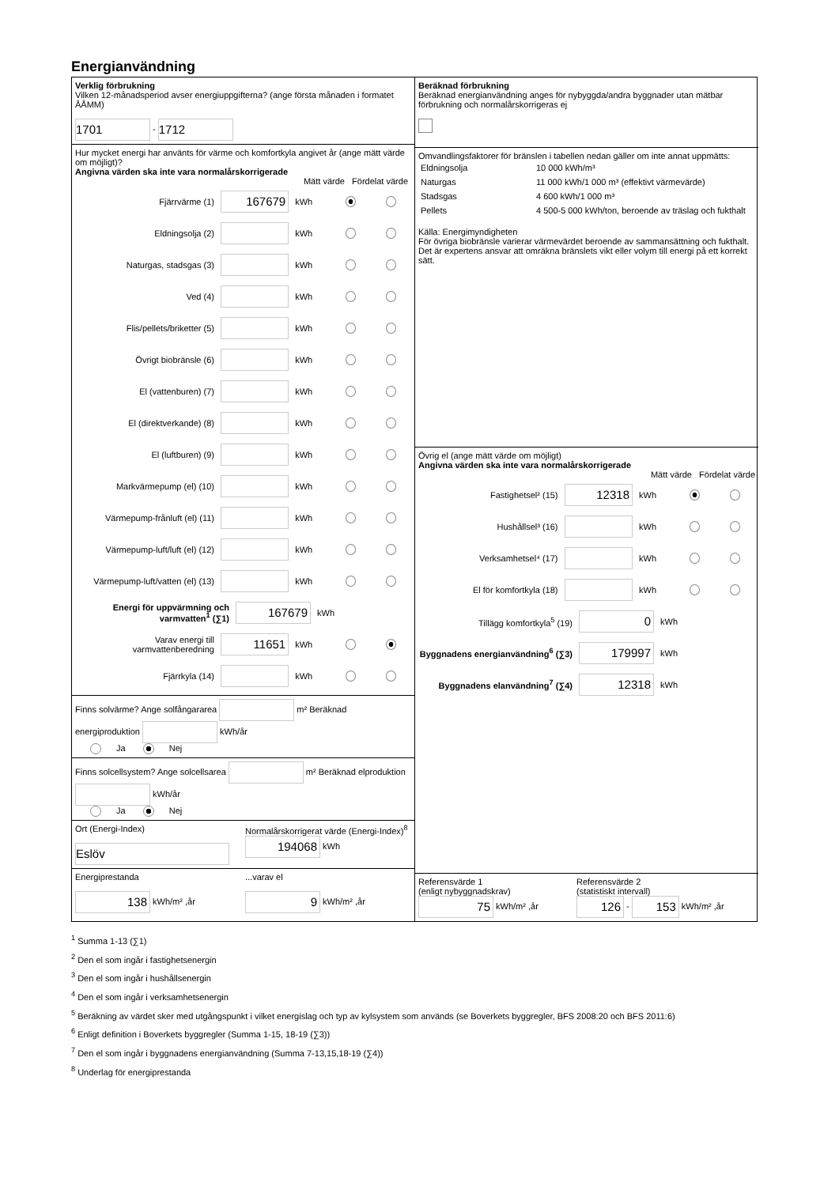Energianvändning
Verklig förbrukning
Vilken 12-månadsperiod avser energiuppgifterna? (ange första månaden i formatet ÅÅMM)
1701 - 1712
Hur mycket energi har använts för värme och komfortkyla angivet år (ange mätt värde om möjligt)?
Angivna värden ska inte vara normalårskorrigerade
Mätt värde Fördelat värde
Fjärrvärme (1) 167679 kWh
Eldningsolja (2) kWh
Naturgas, stadsgas (3) kWh
Ved (4) kWh
Flis/pellets/briketter (5) kWh
Övrigt biobränsle (6) kWh
El (vattenburen) (7) kWh
El (direktverkande) (8) kWh
El (luftburen) (9) kWh
Markvärmepump (el) (10) kWh
Värmepump-frånluft (el) (11) kWh
Värmepump-luft/luft (el) (12) kWh
Värmepump-luft/vatten (el) (13) kWh
Energi för uppvärmning och varmvatten<sup>1</sup> (∑1) 167679 kWh
Varav energi till varmvattenberedning 11651 kWh
Fjärrkyla (14) kWh
Finns solvärme? Ange solfångararea m² Beräknad energiproduktion kWh/år
Ja Nej
Finns solcellsystem? Ange solcellsarea m² Beräknad elproduktion kWh/år
Ja Nej
Ort (Energi-Index)
Eslöv
Normalårskorrigerat värde (Energi-Index)<sup>8</sup>
194068 kWh
Energiprestanda
138 kWh/m² ,år
...varav el
9 kWh/m² ,år
Beräknad förbrukning
Beräknad energianvändning anges för nybyggda/andra byggnader utan mätbar förbrukning och normalårskorrigeras ej
Omvandlingsfaktorer för bränslen i tabellen nedan gäller om inte annat uppmätts:
| Eldningsolja | 10 000 kWh/m³ |
| Naturgas | 11 000 kWh/1 000 m³ (effektivt värmevärde) |
| Stadsgas | 4 600 kWh/1 000 m³ |
| Pellets | 4 500-5 000 kWh/ton, beroende av träslag och fukthalt |
Källa: Energimyndigheten
För övriga biobränsle varierar värmevärdet beroende av sammansättning och fukthalt. Det är expertens ansvar att omräkna bränslets vikt eller volym till energi på ett korrekt sätt.
Övrig el (ange mätt värde om möjligt)
Angivna värden ska inte vara normalårskorrigerade
Mätt värde Fördelat värde
Fastighetsel² (15) 12318 kWh
Hushållsel³ (16) kWh
Verksamhetsel⁴ (17) kWh
El för komfortkyla (18) kWh
Tillägg komfortkyla<sup>5</sup> (19) 0 kWh
Byggnadens energianvändning<sup>6</sup> (∑3) 179997 kWh
Byggnadens elanvändning<sup>7</sup> (∑4) 12318 kWh
Referensvärde 1
(enligt nybyggnadskrav)
75 kWh/m² ,år
Referensvärde 2
(statistiskt intervall)
126 - 153 kWh/m² ,år
<sup>1</sup> Summa 1-13 (∑1)
<sup>2</sup> Den el som ingår i fastighetsenergin
<sup>3</sup> Den el som ingår i hushållsenergin
<sup>4</sup> Den el som ingår i verksamhetsenergin
<sup>5</sup> Beräkning av värdet sker med utgångspunkt i vilket energislag och typ av kylsystem som används (se Boverkets byggregler, BFS 2008:20 och BFS 2011:6)
<sup>6</sup> Enligt definition i Boverkets byggregler (Summa 1-15, 18-19 (∑3))
<sup>7</sup> Den el som ingår i byggnadens energianvändning (Summa 7-13,15,18-19 (∑4))
<sup>8</sup> Underlag för energiprestanda